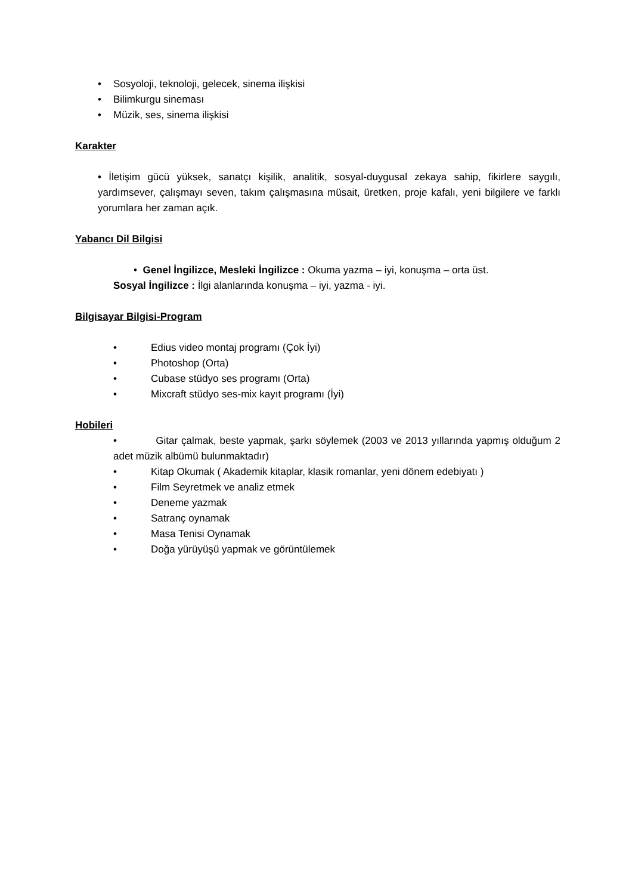• Sosyoloji, teknoloji, gelecek, sinema ilişkisi
• Bilimkurgu sineması
• Müzik, ses, sinema ilişkisi
Karakter
• İletişim gücü yüksek, sanatçı kişilik, analitik, sosyal-duygusal zekaya sahip, fikirlere saygılı, yardımsever, çalışmayı seven, takım çalışmasına müsait, üretken, proje kafalı, yeni bilgilere ve farklı yorumlara her zaman açık.
Yabancı Dil Bilgisi
• Genel İngilizce, Mesleki İngilizce : Okuma yazma – iyi, konuşma – orta üst.
Sosyal İngilizce : İlgi alanlarında konuşma – iyi, yazma - iyi.
Bilgisayar Bilgisi-Program
• Edius video montaj programı (Çok İyi)
• Photoshop (Orta)
• Cubase stüdyo ses programı (Orta)
• Mixcraft stüdyo ses-mix kayıt programı (İyi)
Hobileri
• Gitar çalmak, beste yapmak, şarkı söylemek (2003 ve 2013 yıllarında yapmış olduğum 2 adet müzik albümü bulunmaktadır)
• Kitap Okumak ( Akademik kitaplar, klasik romanlar, yeni dönem edebiyatı )
• Film Seyretmek ve analiz etmek
• Deneme yazmak
• Satranç oynamak
• Masa Tenisi Oynamak
• Doğa yürüyüşü yapmak ve görüntülemek